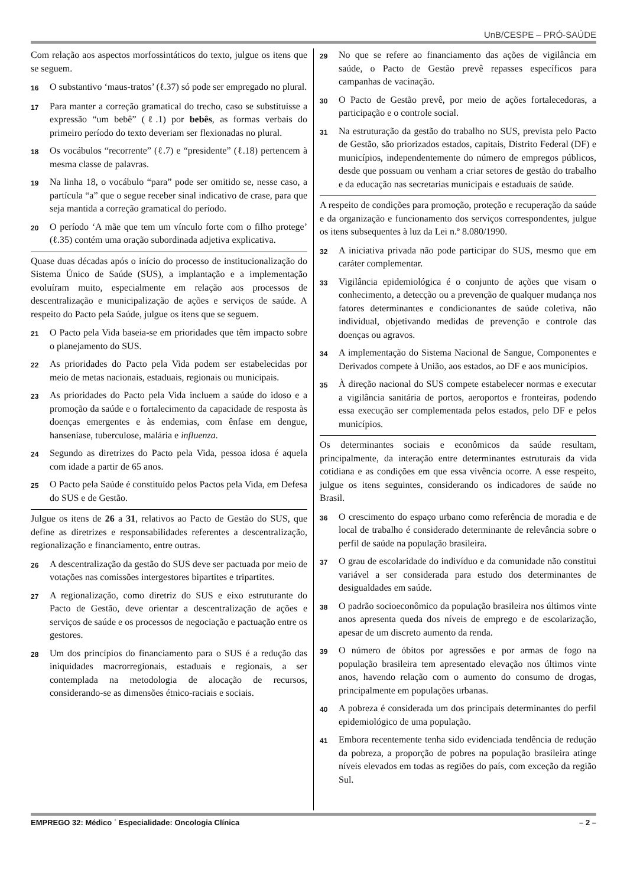UnB/CESPE – PRÓ-SAÚDE
Com relação aos aspectos morfossintáticos do texto, julgue os itens que se seguem.
16 O substantivo ‘maus-tratos’ (ℓ.37) só pode ser empregado no plural.
17 Para manter a correção gramatical do trecho, caso se substituísse a expressão “um bebê” (ℓ.1) por bebês, as formas verbais do primeiro período do texto deveriam ser flexionadas no plural.
18 Os vocábulos “recorrente” (ℓ.7) e “presidente” (ℓ.18) pertencem à mesma classe de palavras.
19 Na linha 18, o vocábulo “para” pode ser omitido se, nesse caso, a partícula “a” que o segue receber sinal indicativo de crase, para que seja mantida a correção gramatical do período.
20 O período ‘A mãe que tem um vínculo forte com o filho protege’ (ℓ.35) contém uma oração subordinada adjetiva explicativa.
Quase duas décadas após o início do processo de institucionalização do Sistema Único de Saúde (SUS), a implantação e a implementação evoluíram muito, especialmente em relação aos processos de descentralização e municipalização de ações e serviços de saúde. A respeito do Pacto pela Saúde, julgue os itens que se seguem.
21 O Pacto pela Vida baseia-se em prioridades que têm impacto sobre o planejamento do SUS.
22 As prioridades do Pacto pela Vida podem ser estabelecidas por meio de metas nacionais, estaduais, regionais ou municipais.
23 As prioridades do Pacto pela Vida incluem a saúde do idoso e a promoção da saúde e o fortalecimento da capacidade de resposta às doenças emergentes e às endemias, com ênfase em dengue, hanseníase, tuberculose, malária e influenza.
24 Segundo as diretrizes do Pacto pela Vida, pessoa idosa é aquela com idade a partir de 65 anos.
25 O Pacto pela Saúde é constituído pelos Pactos pela Vida, em Defesa do SUS e de Gestão.
Julgue os itens de 26 a 31, relativos ao Pacto de Gestão do SUS, que define as diretrizes e responsabilidades referentes a descentralização, regionalização e financiamento, entre outras.
26 A descentralização da gestão do SUS deve ser pactuada por meio de votações nas comissões intergestores bipartites e tripartites.
27 A regionalização, como diretriz do SUS e eixo estruturante do Pacto de Gestão, deve orientar a descentralização de ações e serviços de saúde e os processos de negociação e pactuação entre os gestores.
28 Um dos princípios do financiamento para o SUS é a redução das iniquidades macrorregionais, estaduais e regionais, a ser contemplada na metodologia de alocação de recursos, considerando-se as dimensões étnico-raciais e sociais.
29 No que se refere ao financiamento das ações de vigilância em saúde, o Pacto de Gestão prevê repasses específicos para campanhas de vacinação.
30 O Pacto de Gestão prevê, por meio de ações fortalecedoras, a participação e o controle social.
31 Na estruturação da gestão do trabalho no SUS, prevista pelo Pacto de Gestão, são priorizados estados, capitais, Distrito Federal (DF) e municípios, independentemente do número de empregos públicos, desde que possuam ou venham a criar setores de gestão do trabalho e da educação nas secretarias municipais e estaduais de saúde.
A respeito de condições para promoção, proteção e recuperação da saúde e da organização e funcionamento dos serviços correspondentes, julgue os itens subsequentes à luz da Lei n.º 8.080/1990.
32 A iniciativa privada não pode participar do SUS, mesmo que em caráter complementar.
33 Vigilância epidemiológica é o conjunto de ações que visam o conhecimento, a detecção ou a prevenção de qualquer mudança nos fatores determinantes e condicionantes de saúde coletiva, não individual, objetivando medidas de prevenção e controle das doenças ou agravos.
34 A implementação do Sistema Nacional de Sangue, Componentes e Derivados compete à União, aos estados, ao DF e aos municípios.
35 À direção nacional do SUS compete estabelecer normas e executar a vigilância sanitária de portos, aeroportos e fronteiras, podendo essa execução ser complementada pelos estados, pelo DF e pelos municípios.
Os determinantes sociais e econômicos da saúde resultam, principalmente, da interação entre determinantes estruturais da vida cotidiana e as condições em que essa vivência ocorre. A esse respeito, julgue os itens seguintes, considerando os indicadores de saúde no Brasil.
36 O crescimento do espaço urbano como referência de moradia e de local de trabalho é considerado determinante de relevância sobre o perfil de saúde na população brasileira.
37 O grau de escolaridade do indivíduo e da comunidade não constitui variável a ser considerada para estudo dos determinantes de desigualdades em saúde.
38 O padrão socioeconômico da população brasileira nos últimos vinte anos apresenta queda dos níveis de emprego e de escolarização, apesar de um discreto aumento da renda.
39 O número de óbitos por agressões e por armas de fogo na população brasileira tem apresentado elevação nos últimos vinte anos, havendo relação com o aumento do consumo de drogas, principalmente em populações urbanas.
40 A pobreza é considerada um dos principais determinantes do perfil epidemiológico de uma população.
41 Embora recentemente tenha sido evidenciada tendência de redução da pobreza, a proporção de pobres na população brasileira atinge níveis elevados em todas as regiões do país, com exceção da região Sul.
EMPREGO 32: Médico ˙ Especialidade: Oncologia Clínica – 2 –